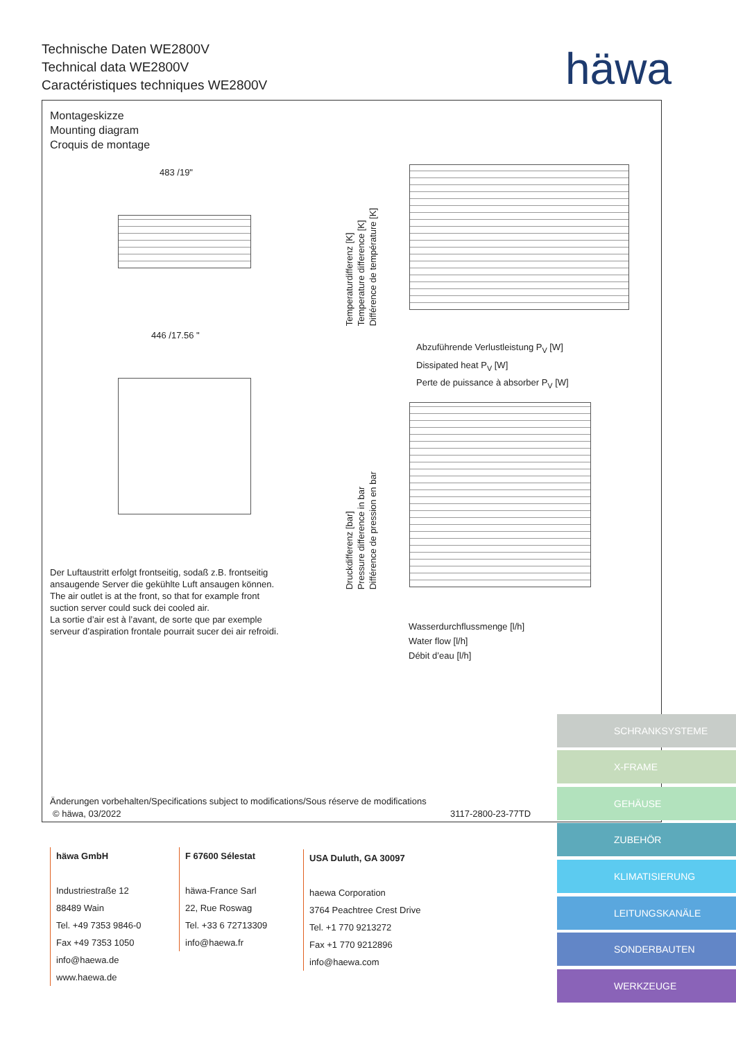Technische Daten WE2800V
Technical data WE2800V
Caractéristiques techniques WE2800V
häwa
Montageskizze
Mounting diagram
Croquis de montage
483 /19"
446 /17.56 "
Temperaturdifferenz [K]
Temperature difference [K]
Différence de température [K]
Abzuführende Verlustleistung P<sub>V</sub> [W]
Dissipated heat P<sub>V</sub> [W]
Perte de puissance à absorber P<sub>V</sub> [W]
Druckdifferenz [bar]
Pressure difference in bar
Différence de pression en bar
Wasserdurchflussmenge [l/h]
Water flow [l/h]
Débit d’eau [l/h]
Der Luftaustritt erfolgt frontseitig, sodaß z.B. frontseitig
ansaugende Server die gekühlte Luft ansaugen können.
The air outlet is at the front, so that for example front
suction server could suck dei cooled air.
La sortie d’air est à l’avant, de sorte que par exemple
serveur d’aspiration frontale pourrait sucer dei air refroidi.
Änderungen vorbehalten/Specifications subject to modifications/Sous réserve de modifications
© häwa, 03/2022 3117-2800-23-77TD
SCHRANKSYSTEME
X-FRAME
GEHÄUSE
ZUBEHÖR
KLIMATISIERUNG
LEITUNGSKANÄLE
SONDERBAUTEN
WERKZEUGE
häwa GmbH
Industriestraße 12
88489 Wain
Tel. +49 7353 9846-0
Fax +49 7353 1050
info@haewa.de
www.haewa.de
F 67600 Sélestat
häwa-France Sarl
22, Rue Roswag
Tel. +33 6 72713309
info@haewa.fr
USA Duluth, GA 30097
haewa Corporation
3764 Peachtree Crest Drive
Tel. +1 770 9213272
Fax +1 770 9212896
info@haewa.com